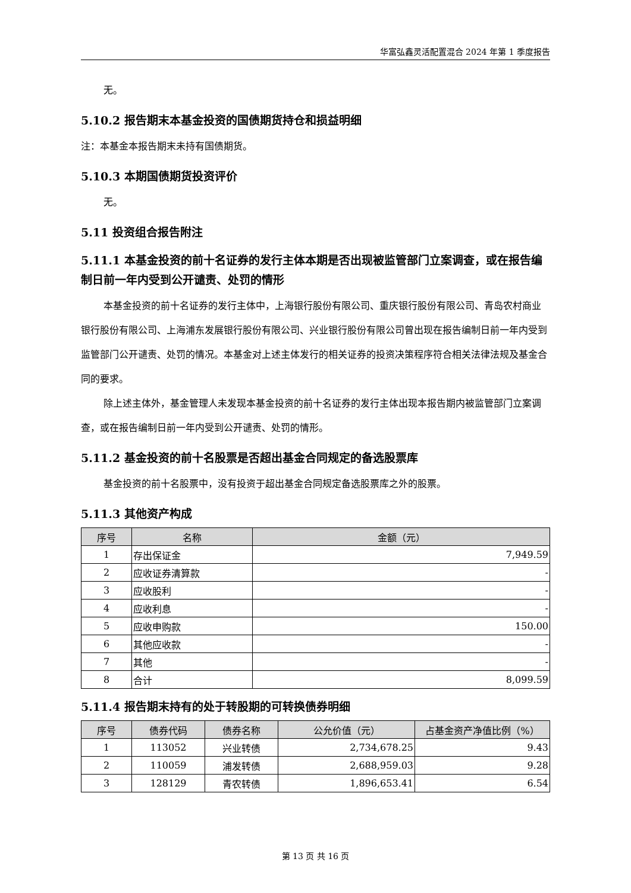华富弘鑫灵活配置混合 2024 年第 1 季度报告
无。
5.10.2 报告期末本基金投资的国债期货持仓和损益明细
注：本基金本报告期末未持有国债期货。
5.10.3 本期国债期货投资评价
无。
5.11 投资组合报告附注
5.11.1 本基金投资的前十名证券的发行主体本期是否出现被监管部门立案调查，或在报告编制日前一年内受到公开谴责、处罚的情形
本基金投资的前十名证券的发行主体中，上海银行股份有限公司、重庆银行股份有限公司、青岛农村商业银行股份有限公司、上海浦东发展银行股份有限公司、兴业银行股份有限公司曾出现在报告编制日前一年内受到监管部门公开谴责、处罚的情况。本基金对上述主体发行的相关证券的投资决策程序符合相关法律法规及基金合同的要求。
除上述主体外，基金管理人未发现本基金投资的前十名证券的发行主体出现本报告期内被监管部门立案调查，或在报告编制日前一年内受到公开谴责、处罚的情形。
5.11.2 基金投资的前十名股票是否超出基金合同规定的备选股票库
基金投资的前十名股票中，没有投资于超出基金合同规定备选股票库之外的股票。
5.11.3 其他资产构成
| 序号 | 名称 | 金额（元） |
| --- | --- | --- |
| 1 | 存出保证金 | 7,949.59 |
| 2 | 应收证券清算款 | - |
| 3 | 应收股利 | - |
| 4 | 应收利息 | - |
| 5 | 应收申购款 | 150.00 |
| 6 | 其他应收款 | - |
| 7 | 其他 | - |
| 8 | 合计 | 8,099.59 |
5.11.4 报告期末持有的处于转股期的可转换债券明细
| 序号 | 债券代码 | 债券名称 | 公允价值（元） | 占基金资产净值比例（%） |
| --- | --- | --- | --- | --- |
| 1 | 113052 | 兴业转债 | 2,734,678.25 | 9.43 |
| 2 | 110059 | 浦发转债 | 2,688,959.03 | 9.28 |
| 3 | 128129 | 青农转债 | 1,896,653.41 | 6.54 |
第 13 页 共 16 页